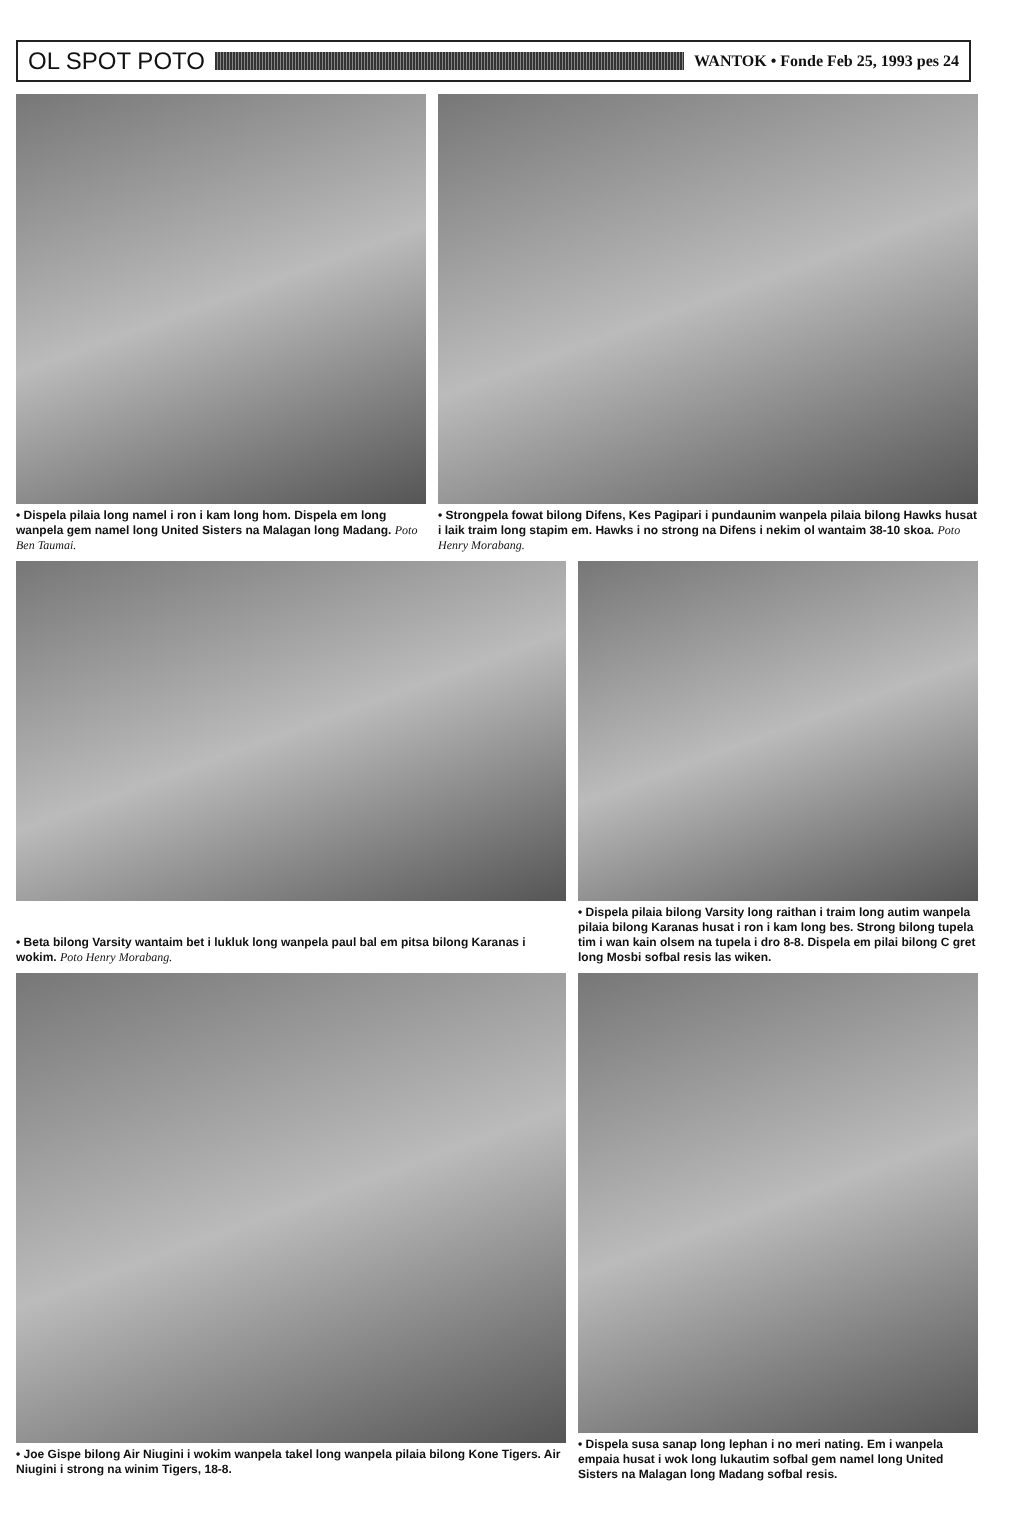OL SPOT POTO WANTOK • Fonde Feb 25, 1993 pes 24
• Dispela pilaia long namel i ron i kam long hom. Dispela em long wanpela gem namel long United Sisters na Malagan long Madang. Poto Ben Taumai.
• Strongpela fowat bilong Difens, Kes Pagipari i pundaunim wanpela pilaia bilong Hawks husat i laik traim long stapim em. Hawks i no strong na Difens i nekim ol wantaim 38-10 skoa. Poto Henry Morabang.
• Beta bilong Varsity wantaim bet i lukluk long wanpela paul bal em pitsa bilong Karanas i wokim. Poto Henry Morabang.
• Dispela pilaia bilong Varsity long raithan i traim long autim wanpela pilaia bilong Karanas husat i ron i kam long bes. Strong bilong tupela tim i wan kain olsem na tupela i dro 8-8. Dispela em pilai bilong C gret long Mosbi sofbal resis las wiken.
• Joe Gispe bilong Air Niugini i wokim wanpela takel long wanpela pilaia bilong Kone Tigers. Air Niugini i strong na winim Tigers, 18-8.
• Dispela susa sanap long lephan i no meri nating. Em i wanpela empaia husat i wok long lukautim sofbal gem namel long United Sisters na Malagan long Madang sofbal resis.